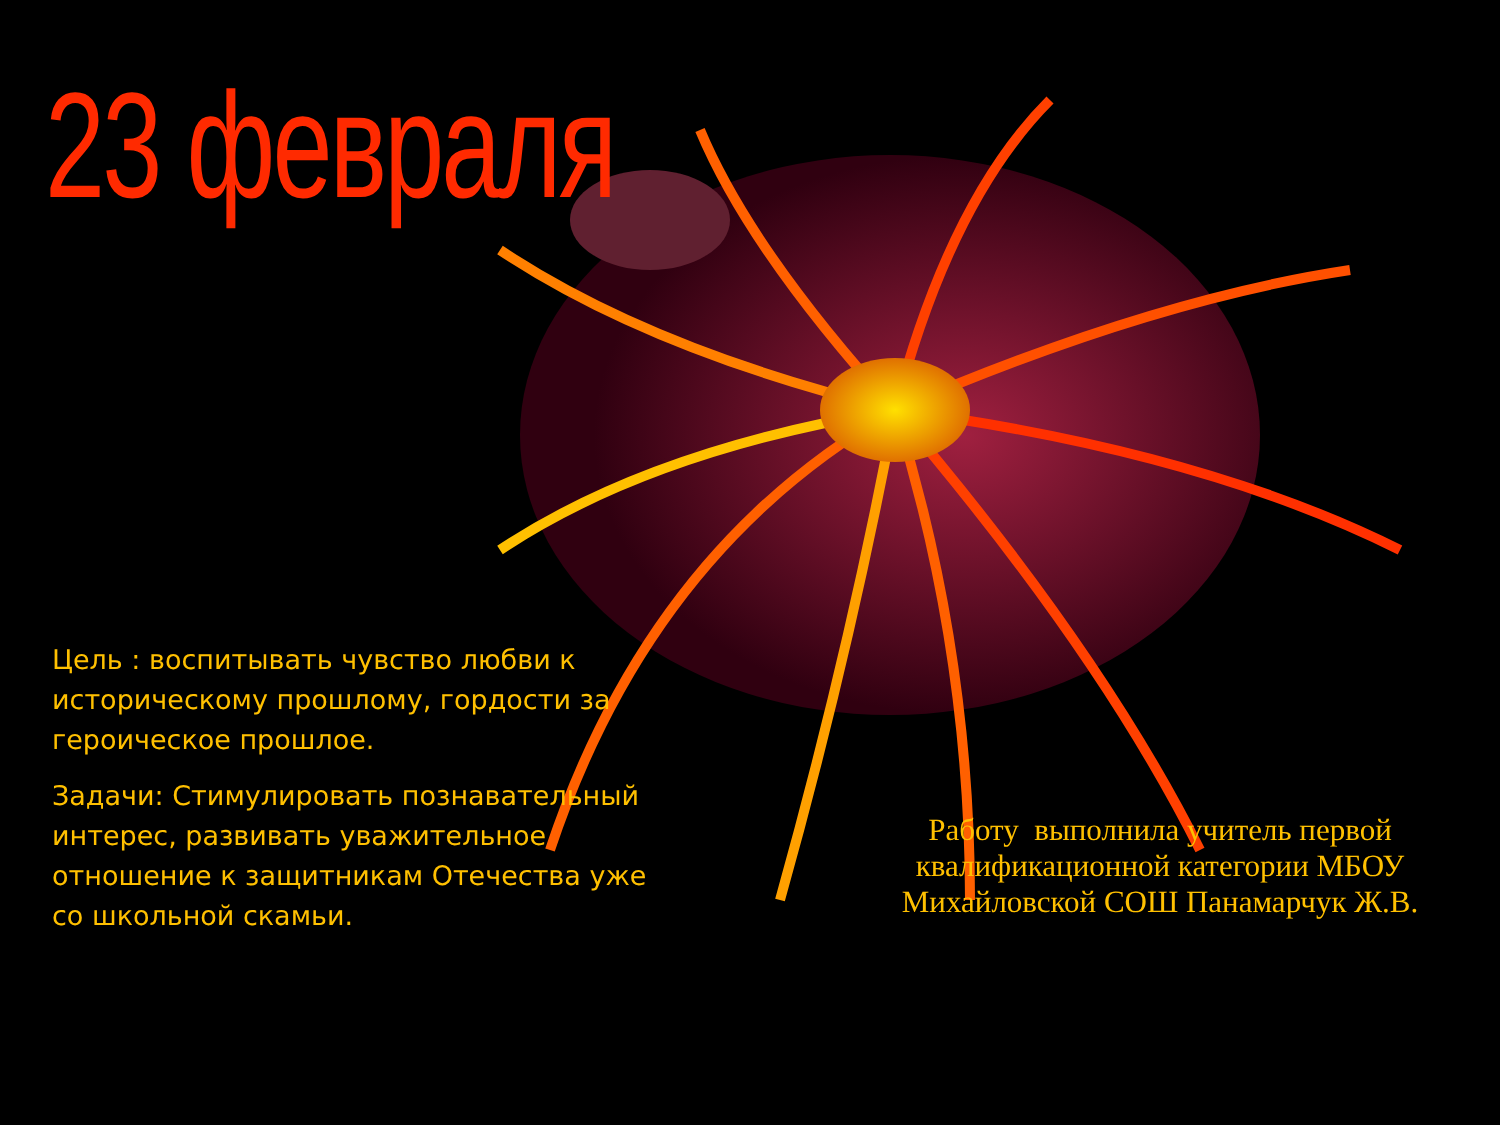23 февраля
Цель : воспитывать чувство любви к историческому прошлому, гордости за героическое прошлое.
Задачи: Стимулировать познавательный интерес, развивать уважительное отношение к защитникам Отечества уже со школьной скамьи.
Работу выполнила учитель первой квалификационной категории МБОУ Михайловской СОШ Панамарчук Ж.В.